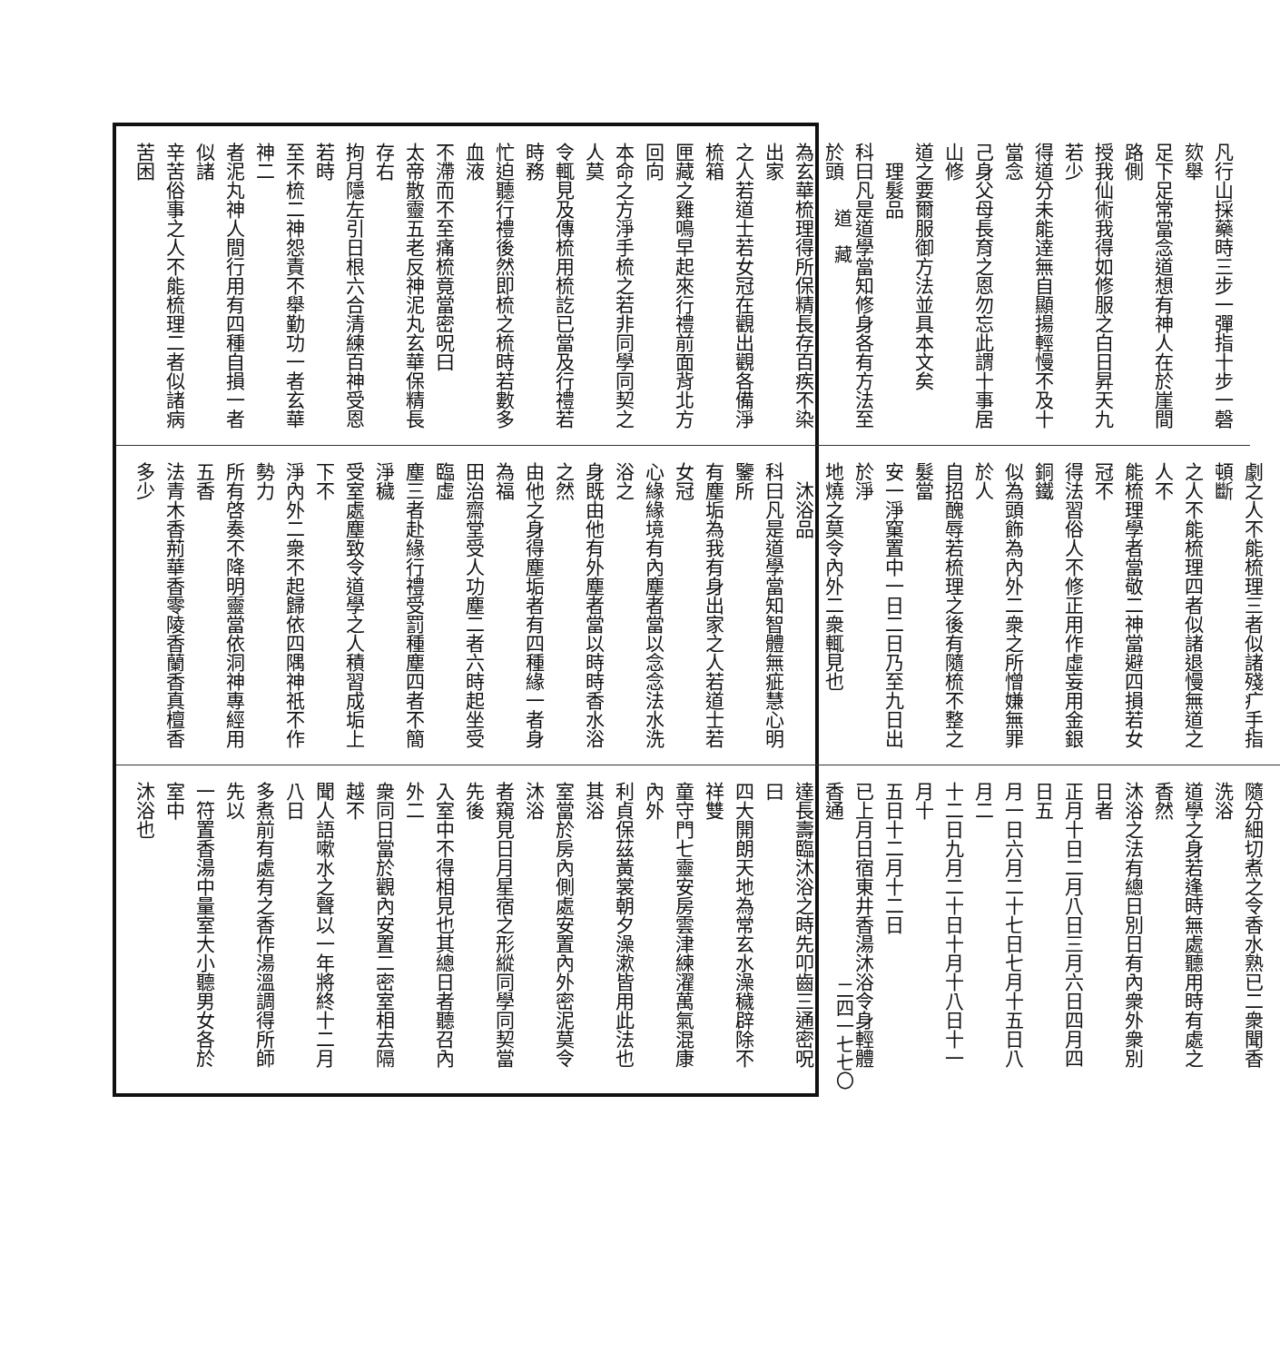道　藏
二四一七七〇
凡行山採藥時三步一彈指十步一磬欬舉
足下足常當念道想有神人在於崖間路側
授我仙術我得如修服之白日昇天九若少
得道分未能逹無自顯揚輕慢不及十當念
己身父母長育之恩勿忘此謂十事居山修
道之要爾服御方法並具本文矣
　理髮品
科曰凡是道學當知修身各有方法至於頭
為玄華梳理得所保精長存百疾不染出家
之人若道士若女冠在觀出觀各備淨梳箱
匣藏之雞鳴早起來行禮前面背北方回向
本命之方淨手梳之若非同學同契之人莫
令輒見及傳梳用梳訖已當及行禮若時務
忙迫聽行禮後然即梳之梳時若數多血液
不滯而不至痛梳竟當密呪曰
太帝散靈五老反神泥丸玄華保精長存右
拘月隱左引日根六合清練百神受恩若時
至不梳二神怨責不舉勤功一者玄華神二
者泥丸神人間行用有四種自損一者似諸
辛苦俗事之人不能梳理二者似諸病苦困
劇之人不能梳理三者似諸殘疒手指頓斷
之人不能梳理四者似諸退慢無道之人不
能梳理學者當敬二神當避四損若女冠不
得法習俗人不修正用作虛妄用金銀銅鐵
似為頭飾為內外二衆之所憎嫌無罪於人
自招醜辱若梳理之後有隨梳不整之髮當
安一淨窠置中一日二日乃至九日出於淨
地燒之莫令內外二衆輒見也
　沐浴品
科曰凡是道學當知智體無疵慧心明鑒所
有塵垢為我有身出家之人若道士若女冠
心緣緣境有內塵者當以念念法水洗浴之
身既由他有外塵者當以時時香水浴之然
由他之身得塵垢者有四種緣一者身為福
田治齋堂受人功塵二者六時起坐受臨虛
塵三者赴緣行禮受罰種塵四者不簡淨穢
受室處塵致令道學之人積習成垢上下不
淨內外二衆不起歸依四隅神祇不作勢力
所有啓奏不降明靈當依洞神專經用五香
法青木香荊華香零陵香蘭香真檀香多少
隨分細切煮之令香水熟已二衆聞香洗浴
道學之身若逢時無處聽用時有處之香然
沐浴之法有總日別日有內衆外衆別日者
正月十日二月八日三月六日四月四日五
月一日六月二十七日七月十五日八月二
十二日九月二十日十月十八日十一月十
五日十二月十二日
已上月日宿東井香湯沐浴令身輕體香通
達長壽臨沐浴之時先叩齒三通密呪曰
四大開朗天地為常玄水澡穢辟除不祥雙
童守門七靈安房雲津練濯萬氣混康內外
利貞保茲黃裳朝夕澡漱皆用此法也其浴
室當於房內側處安置內外密泥莫令沐浴
者窺見日月星宿之形縱同學同契當先後
入室中不得相見也其總日者聽召內外二
衆同日當於觀內安置二密室相去隔越不
聞人語嗽水之聲以一年將終十二月八日
多煮前有處有之香作湯溫調得所師先以
一符置香湯中量室大小聽男女各於室中
沐浴也